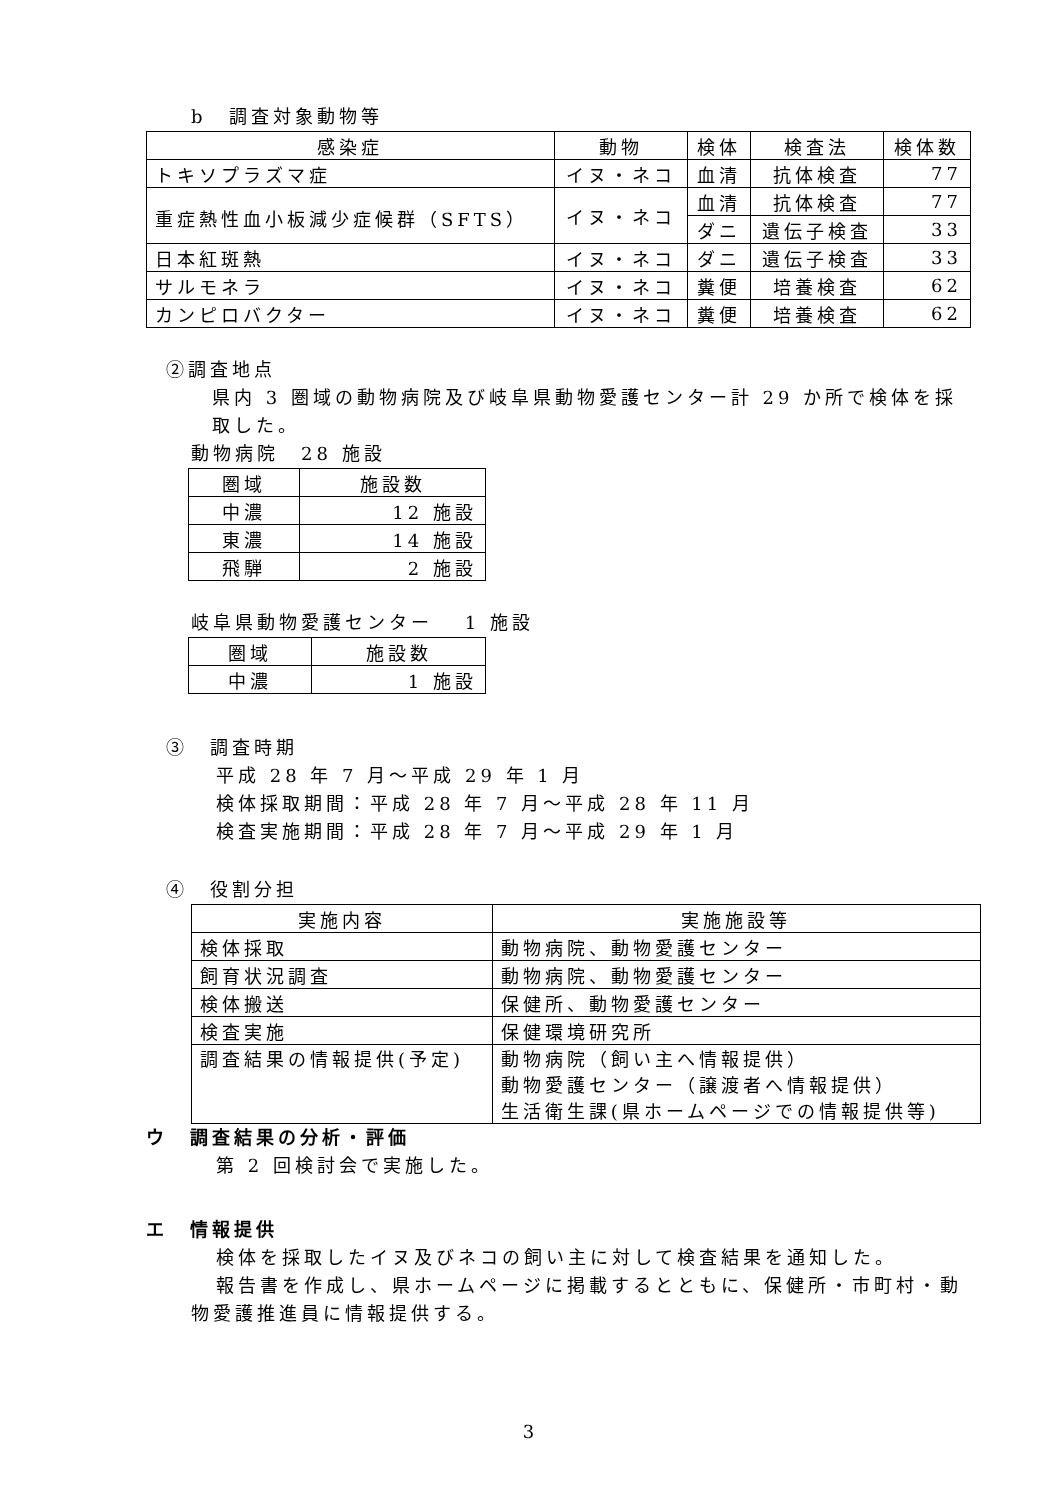b　調査対象動物等
| 感染症 | 動物 | 検体 | 検査法 | 検体数 |
| --- | --- | --- | --- | --- |
| トキソプラズマ症 | イヌ・ネコ | 血清 | 抗体検査 | 77 |
| 重症熱性血小板減少症候群（SFTS） | イヌ・ネコ | 血清 | 抗体検査 | 77 |
| | | ダニ | 遺伝子検査 | 33 |
| 日本紅斑熱 | イヌ・ネコ | ダニ | 遺伝子検査 | 33 |
| サルモネラ | イヌ・ネコ | 糞便 | 培養検査 | 62 |
| カンピロバクター | イヌ・ネコ | 糞便 | 培養検査 | 62 |
②調査地点
県内 3 圏域の動物病院及び岐阜県動物愛護センター計 29 か所で検体を採取した。
動物病院　28 施設
| 圏域 | 施設数 |
| --- | --- |
| 中濃 | 12 施設 |
| 東濃 | 14 施設 |
| 飛騨 | 2 施設 |
岐阜県動物愛護センター　 1 施設
| 圏域 | 施設数 |
| --- | --- |
| 中濃 | 1 施設 |
③　調査時期
平成 28 年 7 月～平成 29 年 1 月
検体採取期間：平成 28 年 7 月～平成 28 年 11 月
検査実施期間：平成 28 年 7 月～平成 29 年 1 月
④　役割分担
| 実施内容 | 実施施設等 |
| --- | --- |
| 検体採取 | 動物病院、動物愛護センター |
| 飼育状況調査 | 動物病院、動物愛護センター |
| 検体搬送 | 保健所、動物愛護センター |
| 検査実施 | 保健環境研究所 |
| 調査結果の情報提供(予定) | 動物病院（飼い主へ情報提供） 動物愛護センター（譲渡者へ情報提供） 生活衛生課(県ホームページでの情報提供等) |
ウ　調査結果の分析・評価
第 2 回検討会で実施した。
エ　情報提供
検体を採取したイヌ及びネコの飼い主に対して検査結果を通知した。
報告書を作成し、県ホームページに掲載するとともに、保健所・市町村・動物愛護推進員に情報提供する。
3